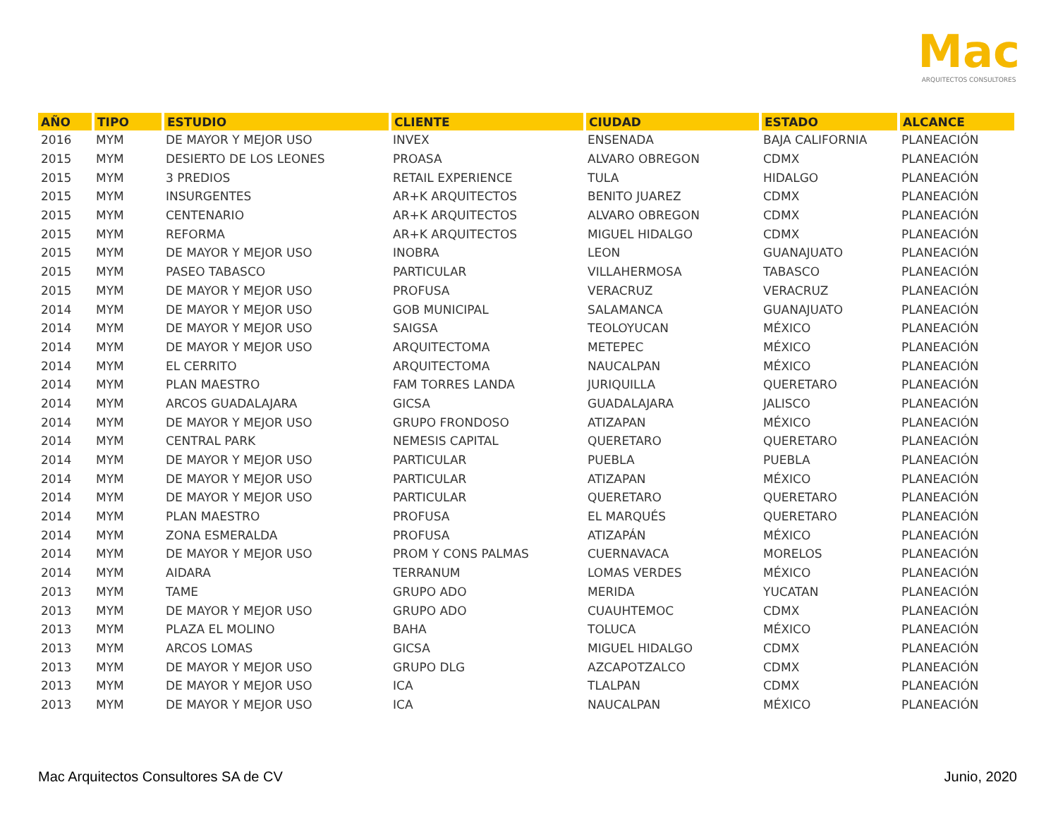Mac
ARQUITECTOS CONSULTORES
| AÑO | TIPO | ESTUDIO | CLIENTE | CIUDAD | ESTADO | ALCANCE |
| --- | --- | --- | --- | --- | --- | --- |
| 2016 | MYM | DE MAYOR Y MEJOR USO | INVEX | ENSENADA | BAJA CALIFORNIA | PLANEACIÓN |
| 2015 | MYM | DESIERTO DE LOS LEONES | PROASA | ALVARO OBREGON | CDMX | PLANEACIÓN |
| 2015 | MYM | 3 PREDIOS | RETAIL EXPERIENCE | TULA | HIDALGO | PLANEACIÓN |
| 2015 | MYM | INSURGENTES | AR+K ARQUITECTOS | BENITO JUAREZ | CDMX | PLANEACIÓN |
| 2015 | MYM | CENTENARIO | AR+K ARQUITECTOS | ALVARO OBREGON | CDMX | PLANEACIÓN |
| 2015 | MYM | REFORMA | AR+K ARQUITECTOS | MIGUEL HIDALGO | CDMX | PLANEACIÓN |
| 2015 | MYM | DE MAYOR Y MEJOR USO | INOBRA | LEON | GUANAJUATO | PLANEACIÓN |
| 2015 | MYM | PASEO TABASCO | PARTICULAR | VILLAHERMOSA | TABASCO | PLANEACIÓN |
| 2015 | MYM | DE MAYOR Y MEJOR USO | PROFUSA | VERACRUZ | VERACRUZ | PLANEACIÓN |
| 2014 | MYM | DE MAYOR Y MEJOR USO | GOB MUNICIPAL | SALAMANCA | GUANAJUATO | PLANEACIÓN |
| 2014 | MYM | DE MAYOR Y MEJOR USO | SAIGSA | TEOLOYUCAN | MÉXICO | PLANEACIÓN |
| 2014 | MYM | DE MAYOR Y MEJOR USO | ARQUITECTOMA | METEPEC | MÉXICO | PLANEACIÓN |
| 2014 | MYM | EL CERRITO | ARQUITECTOMA | NAUCALPAN | MÉXICO | PLANEACIÓN |
| 2014 | MYM | PLAN MAESTRO | FAM TORRES LANDA | JURIQUILLA | QUERETARO | PLANEACIÓN |
| 2014 | MYM | ARCOS GUADALAJARA | GICSA | GUADALAJARA | JALISCO | PLANEACIÓN |
| 2014 | MYM | DE MAYOR Y MEJOR USO | GRUPO FRONDOSO | ATIZAPAN | MÉXICO | PLANEACIÓN |
| 2014 | MYM | CENTRAL PARK | NEMESIS CAPITAL | QUERETARO | QUERETARO | PLANEACIÓN |
| 2014 | MYM | DE MAYOR Y MEJOR USO | PARTICULAR | PUEBLA | PUEBLA | PLANEACIÓN |
| 2014 | MYM | DE MAYOR Y MEJOR USO | PARTICULAR | ATIZAPAN | MÉXICO | PLANEACIÓN |
| 2014 | MYM | DE MAYOR Y MEJOR USO | PARTICULAR | QUERETARO | QUERETARO | PLANEACIÓN |
| 2014 | MYM | PLAN MAESTRO | PROFUSA | EL MARQUÉS | QUERETARO | PLANEACIÓN |
| 2014 | MYM | ZONA ESMERALDA | PROFUSA | ATIZAPÁN | MÉXICO | PLANEACIÓN |
| 2014 | MYM | DE MAYOR Y MEJOR USO | PROM Y CONS PALMAS | CUERNAVACA | MORELOS | PLANEACIÓN |
| 2014 | MYM | AIDARA | TERRANUM | LOMAS VERDES | MÉXICO | PLANEACIÓN |
| 2013 | MYM | TAME | GRUPO ADO | MERIDA | YUCATAN | PLANEACIÓN |
| 2013 | MYM | DE MAYOR Y MEJOR USO | GRUPO ADO | CUAUHTEMOC | CDMX | PLANEACIÓN |
| 2013 | MYM | PLAZA EL MOLINO | BAHA | TOLUCA | MÉXICO | PLANEACIÓN |
| 2013 | MYM | ARCOS LOMAS | GICSA | MIGUEL HIDALGO | CDMX | PLANEACIÓN |
| 2013 | MYM | DE MAYOR Y MEJOR USO | GRUPO DLG | AZCAPOTZALCO | CDMX | PLANEACIÓN |
| 2013 | MYM | DE MAYOR Y MEJOR USO | ICA | TLALPAN | CDMX | PLANEACIÓN |
| 2013 | MYM | DE MAYOR Y MEJOR USO | ICA | NAUCALPAN | MÉXICO | PLANEACIÓN |
Mac Arquitectos Consultores SA de CV Junio, 2020